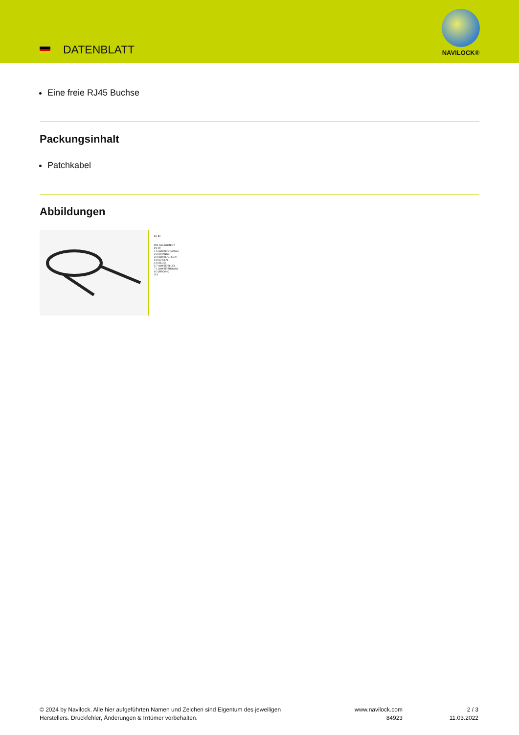DATENBLATT
NAVILOCK®
Eine freie RJ45 Buchse
Packungsinhalt
Patchkabel
Abbildungen
P1 P2
PIN ASSIGNMENT
P1 P2
1 5 (WHITE/ORANGE)
2 3 (ORANGE)
3 4 (WHITE/GREEN)
6 8 (GREEN)
4 6 (BLUE)
5 7 (WHITE/BLUE)
7 1 (WHITE/BROWN)
8 2 (BROWN)
S S
© 2024 by Navilock. Alle hier aufgeführten Namen und Zeichen sind Eigentum des jeweiligen
Herstellers. Druckfehler, Änderungen & Irrtümer vorbehalten.
www.navilock.com
84923
2 / 3
11.03.2022